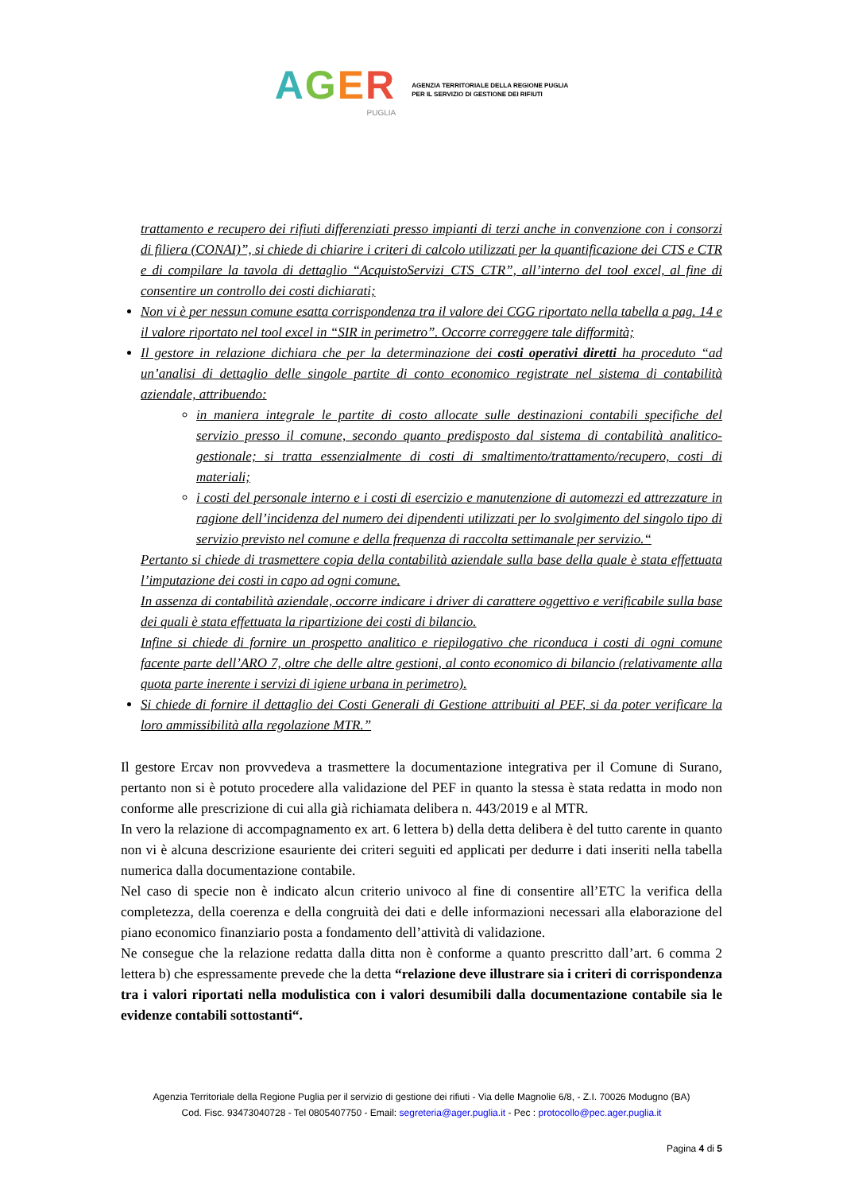AGER
PUGLIA
AGENZIA TERRITORIALE DELLA REGIONE PUGLIA
PER IL SERVIZIO DI GESTIONE DEI RIFIUTI
trattamento e recupero dei rifiuti differenziati presso impianti di terzi anche in convenzione con i consorzi di filiera (CONAI)”, si chiede di chiarire i criteri di calcolo utilizzati per la quantificazione dei CTS e CTR e di compilare la tavola di dettaglio “AcquistoServizi_CTS_CTR”, all’interno del tool excel, al fine di consentire un controllo dei costi dichiarati;
Non vi è per nessun comune esatta corrispondenza tra il valore dei CGG riportato nella tabella a pag. 14 e il valore riportato nel tool excel in “SIR in perimetro”. Occorre correggere tale difformità;
Il gestore in relazione dichiara che per la determinazione dei costi operativi diretti ha proceduto “ad un’analisi di dettaglio delle singole partite di conto economico registrate nel sistema di contabilità aziendale, attribuendo:
in maniera integrale le partite di costo allocate sulle destinazioni contabili specifiche del servizio presso il comune, secondo quanto predisposto dal sistema di contabilità analitico- gestionale; si tratta essenzialmente di costi di smaltimento/trattamento/recupero, costi di materiali;
i costi del personale interno e i costi di esercizio e manutenzione di automezzi ed attrezzature in ragione dell’incidenza del numero dei dipendenti utilizzati per lo svolgimento del singolo tipo di servizio previsto nel comune e della frequenza di raccolta settimanale per servizio.“
Pertanto si chiede di trasmettere copia della contabilità aziendale sulla base della quale è stata effettuata l’imputazione dei costi in capo ad ogni comune.
In assenza di contabilità aziendale, occorre indicare i driver di carattere oggettivo e verificabile sulla base dei quali è stata effettuata la ripartizione dei costi di bilancio.
Infine si chiede di fornire un prospetto analitico e riepilogativo che riconduca i costi di ogni comune facente parte dell’ARO 7, oltre che delle altre gestioni, al conto economico di bilancio (relativamente alla quota parte inerente i servizi di igiene urbana in perimetro).
Si chiede di fornire il dettaglio dei Costi Generali di Gestione attribuiti al PEF, si da poter verificare la loro ammissibilità alla regolazione MTR.”
Il gestore Ercav non provvedeva a trasmettere la documentazione integrativa per il Comune di Surano, pertanto non si è potuto procedere alla validazione del PEF in quanto la stessa è stata redatta in modo non conforme alle prescrizione di cui alla già richiamata delibera n. 443/2019 e al MTR.
In vero la relazione di accompagnamento ex art. 6 lettera b) della detta delibera è del tutto carente in quanto non vi è alcuna descrizione esauriente dei criteri seguiti ed applicati per dedurre i dati inseriti nella tabella numerica dalla documentazione contabile.
Nel caso di specie non è indicato alcun criterio univoco al fine di consentire all’ETC la verifica della completezza, della coerenza e della congruità dei dati e delle informazioni necessari alla elaborazione del piano economico finanziario posta a fondamento dell’attività di validazione.
Ne consegue che la relazione redatta dalla ditta non è conforme a quanto prescritto dall’art. 6 comma 2 lettera b) che espressamente prevede che la detta “relazione deve illustrare sia i criteri di corrispondenza tra i valori riportati nella modulistica con i valori desumibili dalla documentazione contabile sia le evidenze contabili sottostanti“.
Agenzia Territoriale della Regione Puglia per il servizio di gestione dei rifiuti - Via delle Magnolie 6/8, - Z.I. 70026 Modugno (BA)
Cod. Fisc. 93473040728 - Tel 0805407750 - Email: segreteria@ager.puglia.it - Pec : protocollo@pec.ager.puglia.it
Pagina 4 di 5